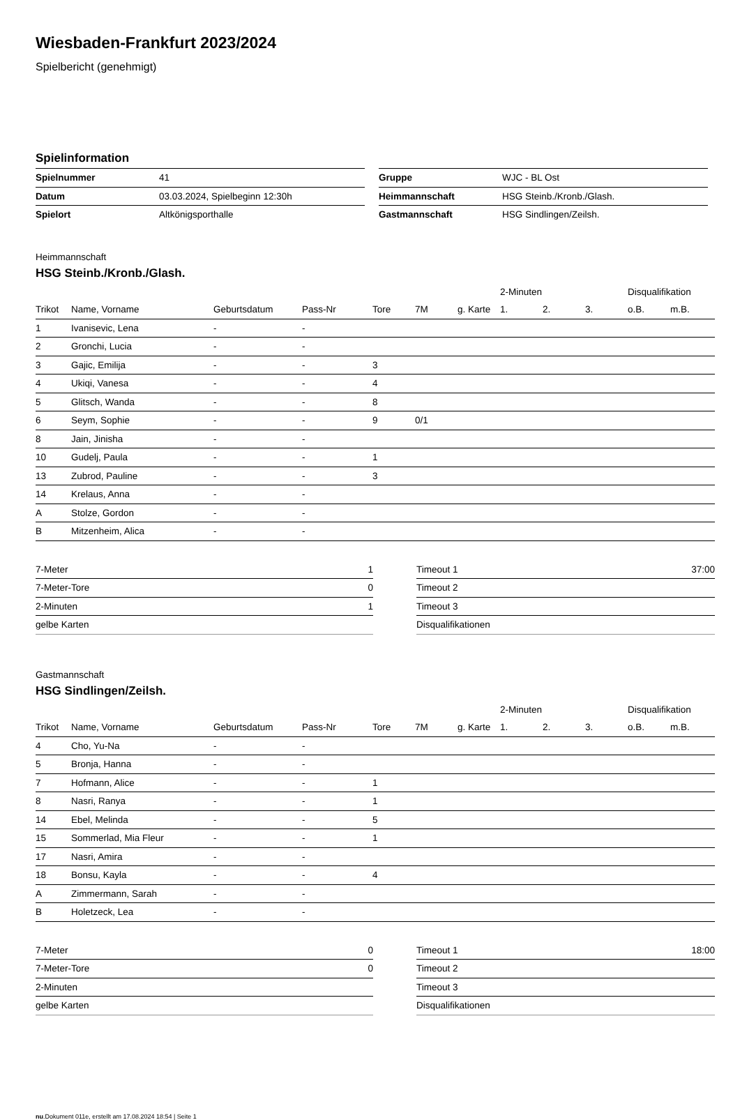Wiesbaden-Frankfurt 2023/2024
Spielbericht (genehmigt)
Spielinformation
| Spielnummer | 41 |
| Datum | 03.03.2024, Spielbeginn 12:30h |
| Spielort | Altkönigsporthalle |
| Gruppe | WJC - BL Ost |
| Heimmannschaft | HSG Steinb./Kronb./Glash. |
| Gastmannschaft | HSG Sindlingen/Zeilsh. |
Heimmannschaft
HSG Steinb./Kronb./Glash.
| | | | | | | | 2-Minuten | | | Disqualifikation | |
| --- | --- | --- | --- | --- | --- | --- | --- | --- | --- | --- | --- |
| Trikot | Name, Vorname | Geburtsdatum | Pass-Nr | Tore | 7M | g. Karte | 1. | 2. | 3. | o.B. | m.B. |
| 1 | Ivanisevic, Lena | - | - | | | | | | | | |
| 2 | Gronchi, Lucia | - | - | | | | | | | | |
| 3 | Gajic, Emilija | - | - | 3 | | | | | | | |
| 4 | Ukiqi, Vanesa | - | - | 4 | | | | | | | |
| 5 | Glitsch, Wanda | - | - | 8 | | | | | | | |
| 6 | Seym, Sophie | - | - | 9 | 0/1 | | | | | | |
| 8 | Jain, Jinisha | - | - | | | | | | | | |
| 10 | Gudelj, Paula | - | - | 1 | | | | | | | |
| 13 | Zubrod, Pauline | - | - | 3 | | | | | | | |
| 14 | Krelaus, Anna | - | - | | | | | | | | |
| A | Stolze, Gordon | - | - | | | | | | | | |
| B | Mitzenheim, Alica | - | - | | | | | | | | |
| 7-Meter | 1 |
| 7-Meter-Tore | 0 |
| 2-Minuten | 1 |
| gelbe Karten | |
| Timeout 1 | 37:00 |
| Timeout 2 | |
| Timeout 3 | |
| Disqualifikationen | |
Gastmannschaft
HSG Sindlingen/Zeilsh.
| | | | | | | | 2-Minuten | | | Disqualifikation | |
| --- | --- | --- | --- | --- | --- | --- | --- | --- | --- | --- | --- |
| Trikot | Name, Vorname | Geburtsdatum | Pass-Nr | Tore | 7M | g. Karte | 1. | 2. | 3. | o.B. | m.B. |
| 4 | Cho, Yu-Na | - | - | | | | | | | | |
| 5 | Bronja, Hanna | - | - | | | | | | | | |
| 7 | Hofmann, Alice | - | - | 1 | | | | | | | |
| 8 | Nasri, Ranya | - | - | 1 | | | | | | | |
| 14 | Ebel, Melinda | - | - | 5 | | | | | | | |
| 15 | Sommerlad, Mia Fleur | - | - | 1 | | | | | | | |
| 17 | Nasri, Amira | - | - | | | | | | | | |
| 18 | Bonsu, Kayla | - | - | 4 | | | | | | | |
| A | Zimmermann, Sarah | - | - | | | | | | | | |
| B | Holetzeck, Lea | - | - | | | | | | | | |
| 7-Meter | 0 |
| 7-Meter-Tore | 0 |
| 2-Minuten | |
| gelbe Karten | |
| Timeout 1 | 18:00 |
| Timeout 2 | |
| Timeout 3 | |
| Disqualifikationen | |
nu.Dokument 011e, erstellt am 17.08.2024 18:54 | Seite 1